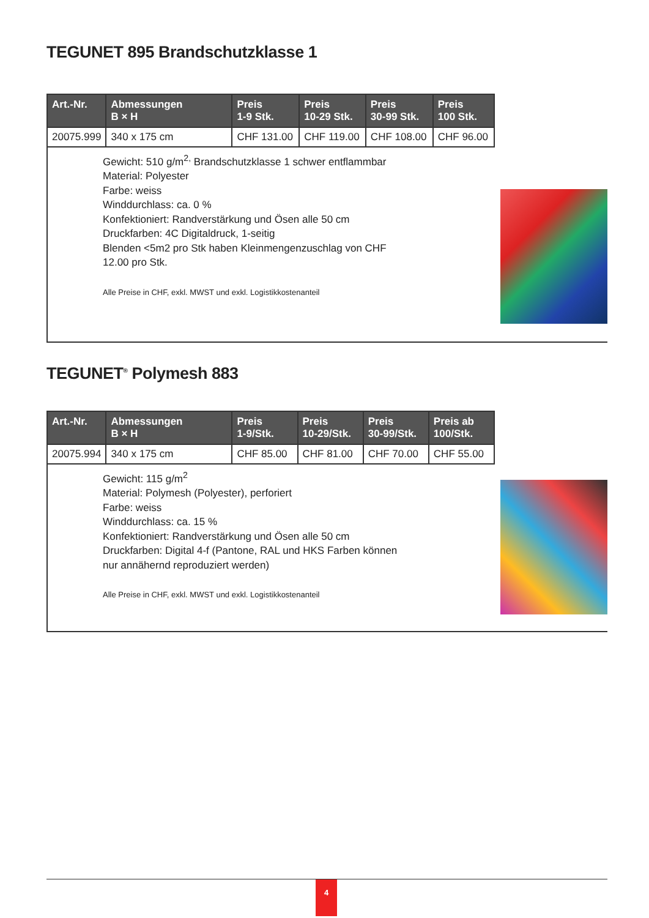TEGUNET 895 Brandschutzklasse 1
| Art.-Nr. | Abmessungen B × H | Preis 1-9 Stk. | Preis 10-29 Stk. | Preis 30-99 Stk. | Preis 100 Stk. |
| --- | --- | --- | --- | --- | --- |
| 20075.999 | 340 x 175 cm | CHF 131.00 | CHF 119.00 | CHF 108.00 | CHF 96.00 |
Gewicht: 510 g/m<sup>2,</sup> Brandschutzklasse 1 schwer entflammbar
Material: Polyester
Farbe: weiss
Winddurchlass: ca. 0 %
Konfektioniert: Randverstärkung und Ösen alle 50 cm
Druckfarben: 4C Digitaldruck, 1-seitig
Blenden <5m2 pro Stk haben Kleinmengenzuschlag von CHF 12.00 pro Stk.
Alle Preise in CHF, exkl. MWST und exkl. Logistikkostenanteil
TEGUNET<sup>®</sup> Polymesh 883
| Art.-Nr. | Abmessungen B × H | Preis 1-9/Stk. | Preis 10-29/Stk. | Preis 30-99/Stk. | Preis ab 100/Stk. |
| --- | --- | --- | --- | --- | --- |
| 20075.994 | 340 x 175 cm | CHF 85.00 | CHF 81.00 | CHF 70.00 | CHF 55.00 |
Gewicht: 115 g/m<sup>2</sup>
Material: Polymesh (Polyester), perforiert
Farbe: weiss
Winddurchlass: ca. 15 %
Konfektioniert: Randverstärkung und Ösen alle 50 cm
Druckfarben: Digital 4-f (Pantone, RAL und HKS Farben können nur annähernd reproduziert werden)
Alle Preise in CHF, exkl. MWST und exkl. Logistikkostenanteil
4